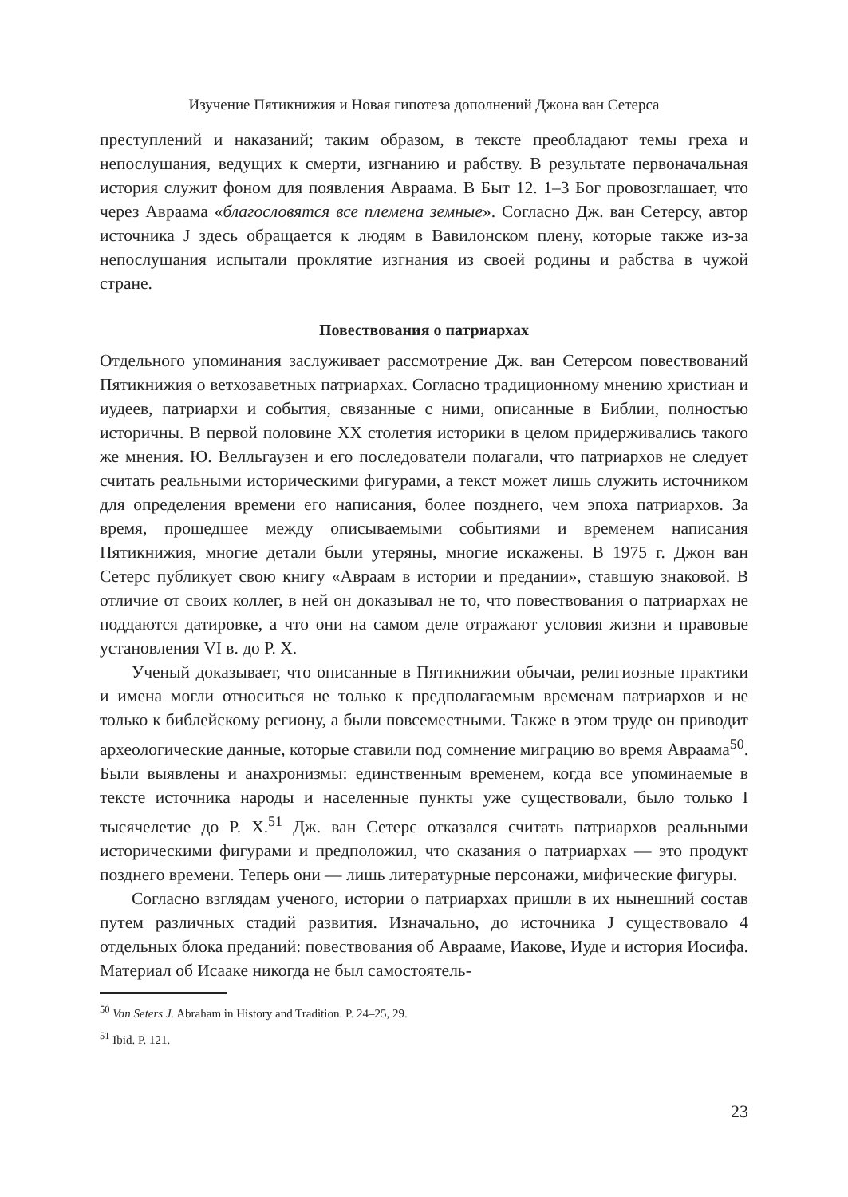Изучение Пятикнижия и Новая гипотеза дополнений Джона ван Сетерса
преступлений и наказаний; таким образом, в тексте преобладают темы греха и непослушания, ведущих к смерти, изгнанию и рабству. В результате первоначальная история служит фоном для появления Авраама. В Быт 12. 1–3 Бог провозглашает, что через Авраама «благословятся все племена земные». Согласно Дж. ван Сетерсу, автор источника J здесь обращается к людям в Вавилонском плену, которые также из-за непослушания испытали проклятие изгнания из своей родины и рабства в чужой стране.
Повествования о патриархах
Отдельного упоминания заслуживает рассмотрение Дж. ван Сетерсом повествований Пятикнижия о ветхозаветных патриархах. Согласно традиционному мнению христиан и иудеев, патриархи и события, связанные с ними, описанные в Библии, полностью историчны. В первой половине XX столетия историки в целом придерживались такого же мнения. Ю. Велльгаузен и его последователи полагали, что патриархов не следует считать реальными историческими фигурами, а текст может лишь служить источником для определения времени его написания, более позднего, чем эпоха патриархов. За время, прошедшее между описываемыми событиями и временем написания Пятикнижия, многие детали были утеряны, многие искажены. В 1975 г. Джон ван Сетерс публикует свою книгу «Авраам в истории и предании», ставшую знаковой. В отличие от своих коллег, в ней он доказывал не то, что повествования о патриархах не поддаются датировке, а что они на самом деле отражают условия жизни и правовые установления VI в. до Р. Х.
Ученый доказывает, что описанные в Пятикнижии обычаи, религиозные практики и имена могли относиться не только к предполагаемым временам патриархов и не только к библейскому региону, а были повсеместными. Также в этом труде он приводит археологические данные, которые ставили под сомнение миграцию во время Авраама<sup>50</sup>. Были выявлены и анахронизмы: единственным временем, когда все упоминаемые в тексте источника народы и населенные пункты уже существовали, было только I тысячелетие до Р. Х.<sup>51</sup> Дж. ван Сетерс отказался считать патриархов реальными историческими фигурами и предположил, что сказания о патриархах — это продукт позднего времени. Теперь они — лишь литературные персонажи, мифические фигуры.
Согласно взглядам ученого, истории о патриархах пришли в их нынешний состав путем различных стадий развития. Изначально, до источника J существовало 4 отдельных блока преданий: повествования об Аврааме, Иакове, Иуде и история Иосифа. Материал об Исааке никогда не был самостоятель-
<sup>50</sup> Van Seters J. Abraham in History and Tradition. P. 24–25, 29.
<sup>51</sup> Ibid. P. 121.
23